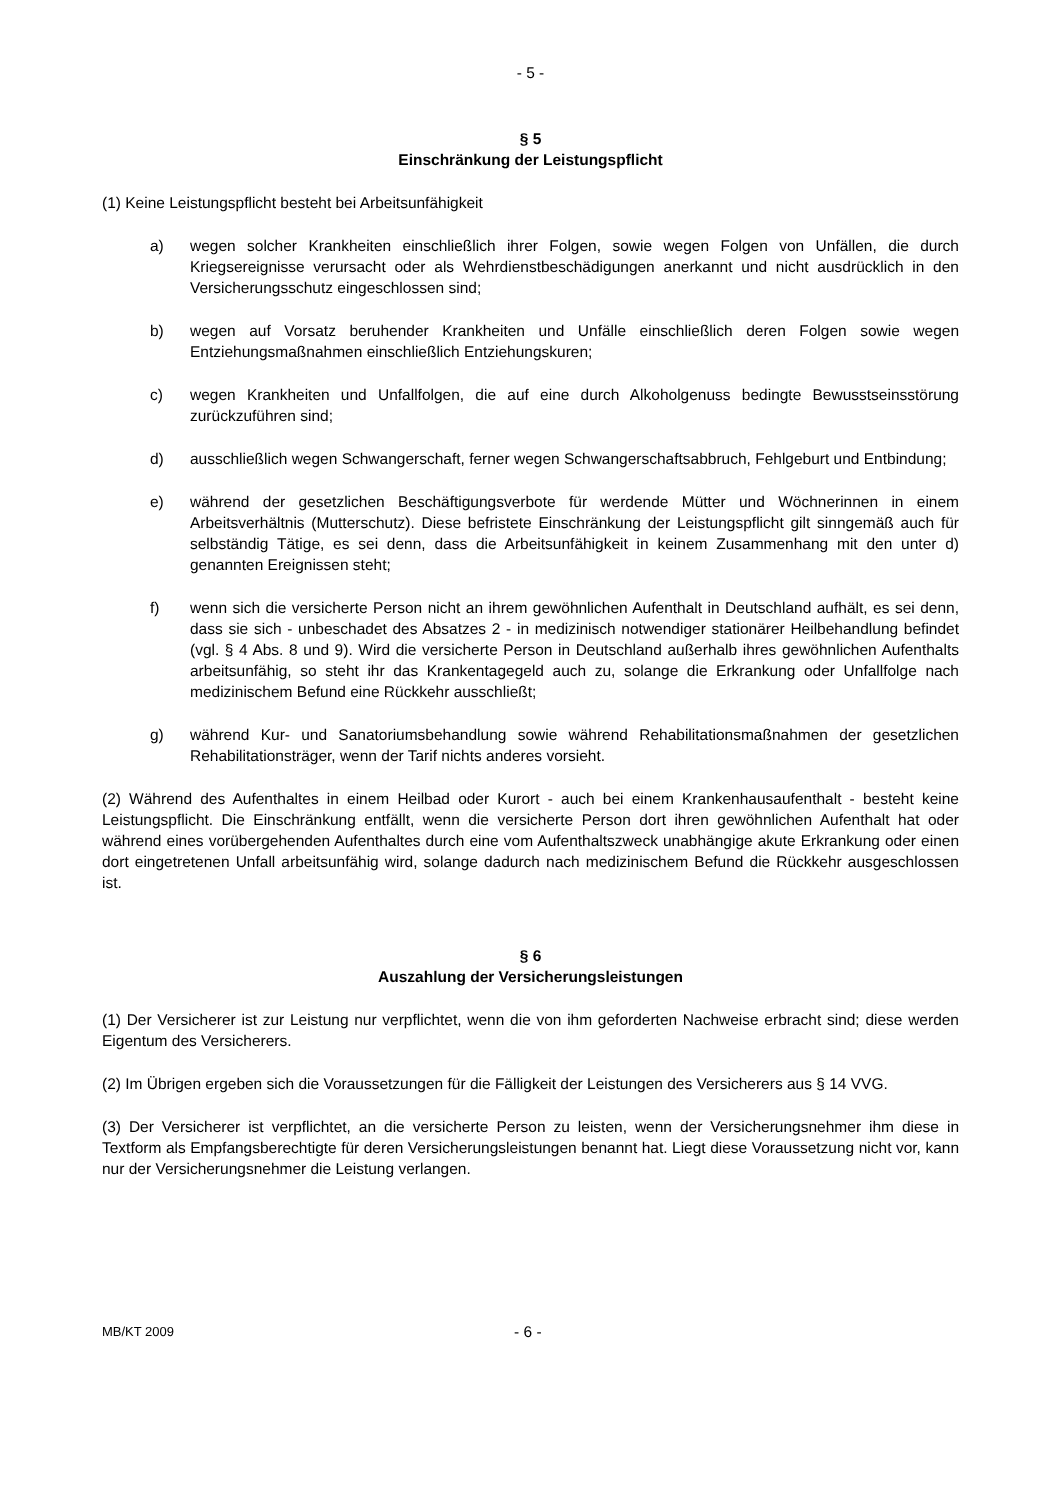- 5 -
§ 5
Einschränkung der Leistungspflicht
(1) Keine Leistungspflicht besteht bei Arbeitsunfähigkeit
a) wegen solcher Krankheiten einschließlich ihrer Folgen, sowie wegen Folgen von Unfällen, die durch Kriegsereignisse verursacht oder als Wehrdienstbeschädigungen anerkannt und nicht ausdrücklich in den Versicherungsschutz eingeschlossen sind;
b) wegen auf Vorsatz beruhender Krankheiten und Unfälle einschließlich deren Folgen sowie wegen Entziehungsmaßnahmen einschließlich Entziehungskuren;
c) wegen Krankheiten und Unfallfolgen, die auf eine durch Alkoholgenuss bedingte Bewusstseinsstörung zurückzuführen sind;
d) ausschließlich wegen Schwangerschaft, ferner wegen Schwangerschaftsabbruch, Fehlgeburt und Entbindung;
e) während der gesetzlichen Beschäftigungsverbote für werdende Mütter und Wöchnerinnen in einem Arbeitsverhältnis (Mutterschutz). Diese befristete Einschränkung der Leistungspflicht gilt sinngemäß auch für selbständig Tätige, es sei denn, dass die Arbeitsunfähigkeit in keinem Zusammenhang mit den unter d) genannten Ereignissen steht;
f) wenn sich die versicherte Person nicht an ihrem gewöhnlichen Aufenthalt in Deutschland aufhält, es sei denn, dass sie sich - unbeschadet des Absatzes 2 - in medizinisch notwendiger stationärer Heilbehandlung befindet (vgl. § 4 Abs. 8 und 9). Wird die versicherte Person in Deutschland außerhalb ihres gewöhnlichen Aufenthalts arbeitsunfähig, so steht ihr das Krankentagegeld auch zu, solange die Erkrankung oder Unfallfolge nach medizinischem Befund eine Rückkehr ausschließt;
g) während Kur- und Sanatoriumsbehandlung sowie während Rehabilitationsmaßnahmen der gesetzlichen Rehabilitationsträger, wenn der Tarif nichts anderes vorsieht.
(2) Während des Aufenthaltes in einem Heilbad oder Kurort - auch bei einem Krankenhausaufenthalt - besteht keine Leistungspflicht. Die Einschränkung entfällt, wenn die versicherte Person dort ihren gewöhnlichen Aufenthalt hat oder während eines vorübergehenden Aufenthaltes durch eine vom Aufenthaltszweck unabhängige akute Erkrankung oder einen dort eingetretenen Unfall arbeitsunfähig wird, solange dadurch nach medizinischem Befund die Rückkehr ausgeschlossen ist.
§ 6
Auszahlung der Versicherungsleistungen
(1) Der Versicherer ist zur Leistung nur verpflichtet, wenn die von ihm geforderten Nachweise erbracht sind; diese werden Eigentum des Versicherers.
(2) Im Übrigen ergeben sich die Voraussetzungen für die Fälligkeit der Leistungen des Versicherers aus § 14 VVG.
(3) Der Versicherer ist verpflichtet, an die versicherte Person zu leisten, wenn der Versicherungsnehmer ihm diese in Textform als Empfangsberechtigte für deren Versicherungsleistungen benannt hat. Liegt diese Voraussetzung nicht vor, kann nur der Versicherungsnehmer die Leistung verlangen.
MB/KT 2009
- 6 -